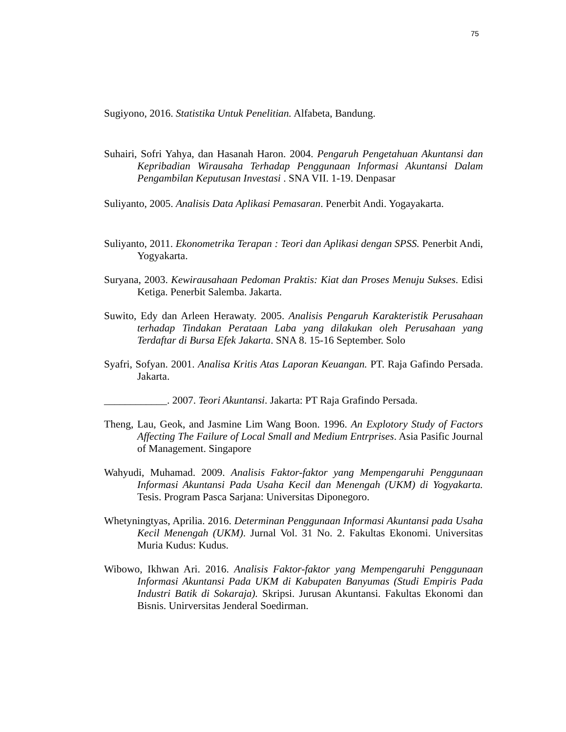75
Sugiyono, 2016. Statistika Untuk Penelitian. Alfabeta, Bandung.
Suhairi, Sofri Yahya, dan Hasanah Haron. 2004. Pengaruh Pengetahuan Akuntansi dan Kepribadian Wirausaha Terhadap Penggunaan Informasi Akuntansi Dalam Pengambilan Keputusan Investasi . SNA VII. 1-19. Denpasar
Suliyanto, 2005. Analisis Data Aplikasi Pemasaran. Penerbit Andi. Yogayakarta.
Suliyanto, 2011. Ekonometrika Terapan : Teori dan Aplikasi dengan SPSS. Penerbit Andi, Yogyakarta.
Suryana, 2003. Kewirausahaan Pedoman Praktis: Kiat dan Proses Menuju Sukses. Edisi Ketiga. Penerbit Salemba. Jakarta.
Suwito, Edy dan Arleen Herawaty. 2005. Analisis Pengaruh Karakteristik Perusahaan terhadap Tindakan Perataan Laba yang dilakukan oleh Perusahaan yang Terdaftar di Bursa Efek Jakarta. SNA 8. 15-16 September. Solo
Syafri, Sofyan. 2001. Analisa Kritis Atas Laporan Keuangan. PT. Raja Gafindo Persada. Jakarta.
____________. 2007. Teori Akuntansi. Jakarta: PT Raja Grafindo Persada.
Theng, Lau, Geok, and Jasmine Lim Wang Boon. 1996. An Explotory Study of Factors Affecting The Failure of Local Small and Medium Entrprises. Asia Pasific Journal of Management. Singapore
Wahyudi, Muhamad. 2009. Analisis Faktor-faktor yang Mempengaruhi Penggunaan Informasi Akuntansi Pada Usaha Kecil dan Menengah (UKM) di Yogyakarta. Tesis. Program Pasca Sarjana: Universitas Diponegoro.
Whetyningtyas, Aprilia. 2016. Determinan Penggunaan Informasi Akuntansi pada Usaha Kecil Menengah (UKM). Jurnal Vol. 31 No. 2. Fakultas Ekonomi. Universitas Muria Kudus: Kudus.
Wibowo, Ikhwan Ari. 2016. Analisis Faktor-faktor yang Mempengaruhi Penggunaan Informasi Akuntansi Pada UKM di Kabupaten Banyumas (Studi Empiris Pada Industri Batik di Sokaraja). Skripsi. Jurusan Akuntansi. Fakultas Ekonomi dan Bisnis. Unirversitas Jenderal Soedirman.